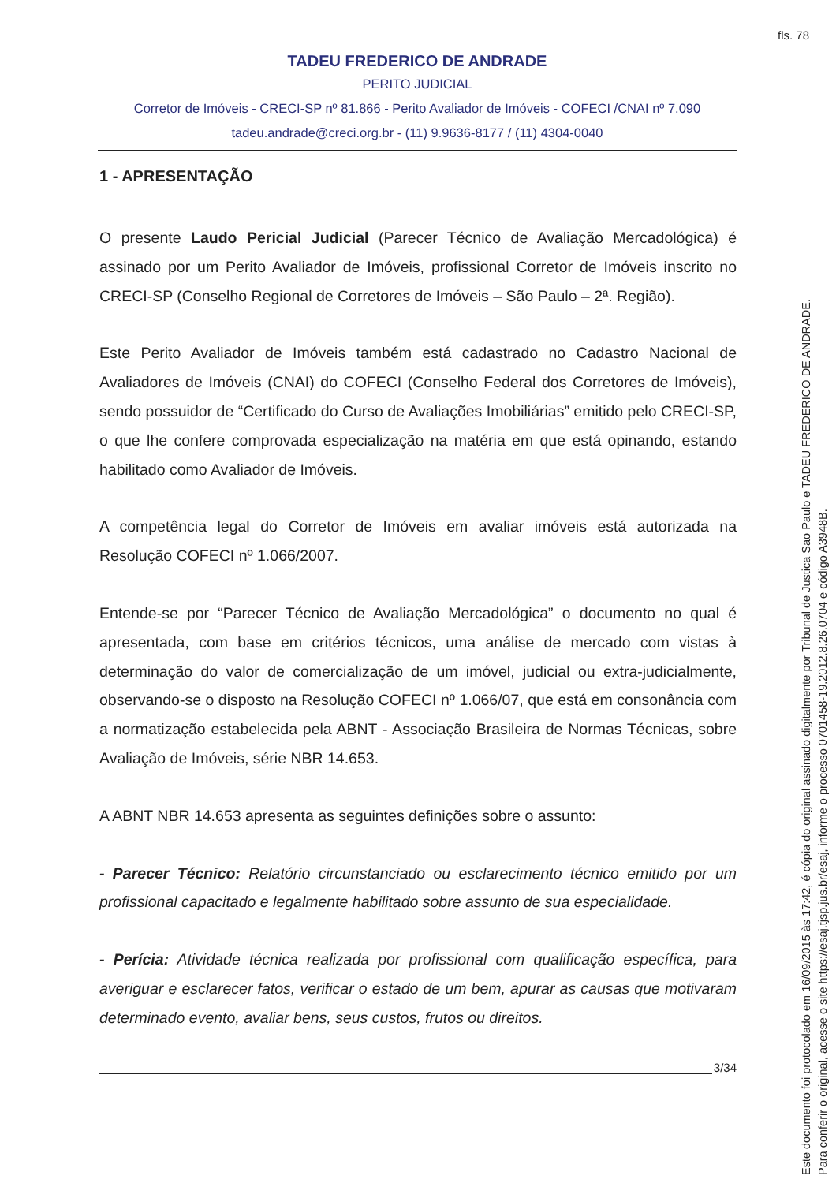fls. 78
TADEU FREDERICO DE ANDRADE
PERITO JUDICIAL
Corretor de Imóveis - CRECI-SP nº 81.866 - Perito Avaliador de Imóveis - COFECI /CNAI nº 7.090
tadeu.andrade@creci.org.br - (11) 9.9636-8177 / (11) 4304-0040
1 - APRESENTAÇÃO
O presente Laudo Pericial Judicial (Parecer Técnico de Avaliação Mercadológica) é assinado por um Perito Avaliador de Imóveis, profissional Corretor de Imóveis inscrito no CRECI-SP (Conselho Regional de Corretores de Imóveis – São Paulo – 2ª. Região).
Este Perito Avaliador de Imóveis também está cadastrado no Cadastro Nacional de Avaliadores de Imóveis (CNAI) do COFECI (Conselho Federal dos Corretores de Imóveis), sendo possuidor de “Certificado do Curso de Avaliações Imobiliárias” emitido pelo CRECI-SP, o que lhe confere comprovada especialização na matéria em que está opinando, estando habilitado como Avaliador de Imóveis.
A competência legal do Corretor de Imóveis em avaliar imóveis está autorizada na Resolução COFECI nº 1.066/2007.
Entende-se por “Parecer Técnico de Avaliação Mercadológica” o documento no qual é apresentada, com base em critérios técnicos, uma análise de mercado com vistas à determinação do valor de comercialização de um imóvel, judicial ou extra-judicialmente, observando-se o disposto na Resolução COFECI nº 1.066/07, que está em consonância com a normatização estabelecida pela ABNT - Associação Brasileira de Normas Técnicas, sobre Avaliação de Imóveis, série NBR 14.653.
A ABNT NBR 14.653 apresenta as seguintes definições sobre o assunto:
- Parecer Técnico: Relatório circunstanciado ou esclarecimento técnico emitido por um profissional capacitado e legalmente habilitado sobre assunto de sua especialidade.
- Perícia: Atividade técnica realizada por profissional com qualificação específica, para averiguar e esclarecer fatos, verificar o estado de um bem, apurar as causas que motivaram determinado evento, avaliar bens, seus custos, frutos ou direitos.
3/34
Este documento foi protocolado em 16/09/2015 às 17:42, é cópia do original assinado digitalmente por Tribunal de Justica Sao Paulo e TADEU FREDERICO DE ANDRADE.
Para conferir o original, acesse o site https://esaj.tjsp.jus.br/esaj, informe o processo 0701458-19.2012.8.26.0704 e código A3948B.